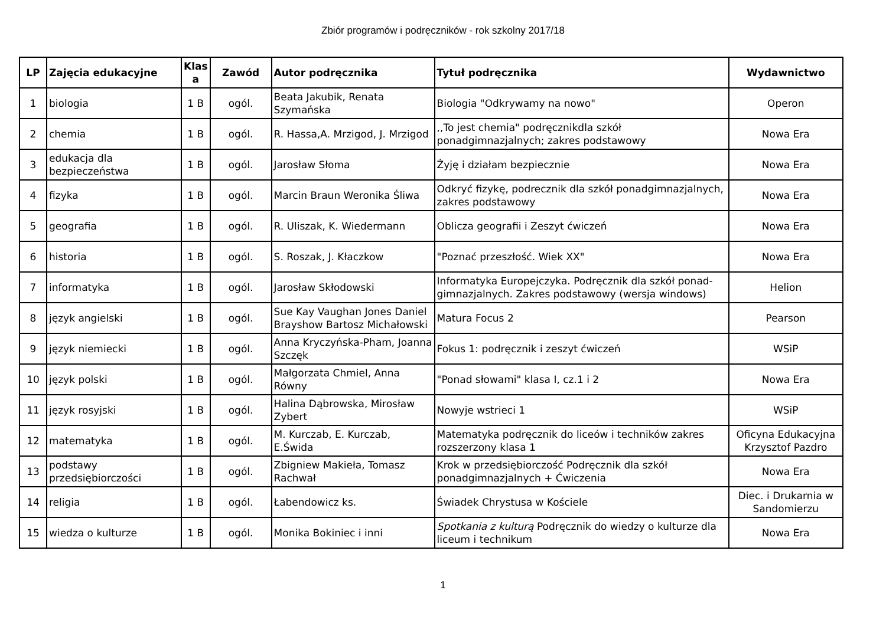Zbiór programów i podręczników - rok szkolny 2017/18
| LP | Zajęcia edukacyjne | Klas a | Zawód | Autor podręcznika | Tytuł podręcznika | Wydawnictwo |
| --- | --- | --- | --- | --- | --- | --- |
| 1 | biologia | 1 B | ogól. | Beata Jakubik, Renata Szymańska | Biologia "Odkrywamy na nowo" | Operon |
| 2 | chemia | 1 B | ogól. | R. Hassa,A. Mrzigod, J. Mrzigod | ,,To jest chemia" podręcznikdla szkół ponadgimnazjalnych; zakres podstawowy | Nowa Era |
| 3 | edukacja dla bezpieczeństwa | 1 B | ogól. | Jarosław Słoma | Żyję i działam bezpiecznie | Nowa Era |
| 4 | fizyka | 1 B | ogól. | Marcin Braun Weronika Śliwa | Odkryć fizykę, podrecznik dla szkół ponadgimnazjalnych, zakres podstawowy | Nowa Era |
| 5 | geografia | 1 B | ogól. | R. Uliszak, K. Wiedermann | Oblicza geografii i Zeszyt ćwiczeń | Nowa Era |
| 6 | historia | 1 B | ogól. | S. Roszak, J. Kłaczkow | "Poznać przeszłość. Wiek XX" | Nowa Era |
| 7 | informatyka | 1 B | ogól. | Jarosław Skłodowski | Informatyka Europejczyka. Podręcznik dla szkół ponad-gimnazjalnych. Zakres podstawowy (wersja windows) | Helion |
| 8 | język angielski | 1 B | ogól. | Sue Kay Vaughan Jones Daniel Brayshow Bartosz Michałowski | Matura Focus 2 | Pearson |
| 9 | język niemiecki | 1 B | ogól. | Anna Kryczyńska-Pham, Joanna Szczęk | Fokus 1: podręcznik i zeszyt ćwiczeń | WSiP |
| 10 | język polski | 1 B | ogól. | Małgorzata Chmiel, Anna Równy | "Ponad słowami" klasa I, cz.1 i 2 | Nowa Era |
| 11 | język rosyjski | 1 B | ogól. | Halina Dąbrowska, Mirosław Zybert | Nowyje wstrieci 1 | WSiP |
| 12 | matematyka | 1 B | ogól. | M. Kurczab, E. Kurczab, E.Świda | Matematyka podręcznik do liceów i techników zakres rozszerzony klasa 1 | Oficyna Edukacyjna Krzysztof Pazdro |
| 13 | podstawy przedsiębiorczości | 1 B | ogól. | Zbigniew Makieła, Tomasz Rachwał | Krok w przedsiębiorczość Podręcznik dla szkół ponadgimnazjalnych + Ćwiczenia | Nowa Era |
| 14 | religia | 1 B | ogól. | Łabendowicz ks. | Świadek Chrystusa w Kościele | Diec. i Drukarnia w Sandomierzu |
| 15 | wiedza o kulturze | 1 B | ogól. | Monika Bokiniec i inni | Spotkania z kulturą Podręcznik do wiedzy o kulturze dla liceum i technikum | Nowa Era |
1